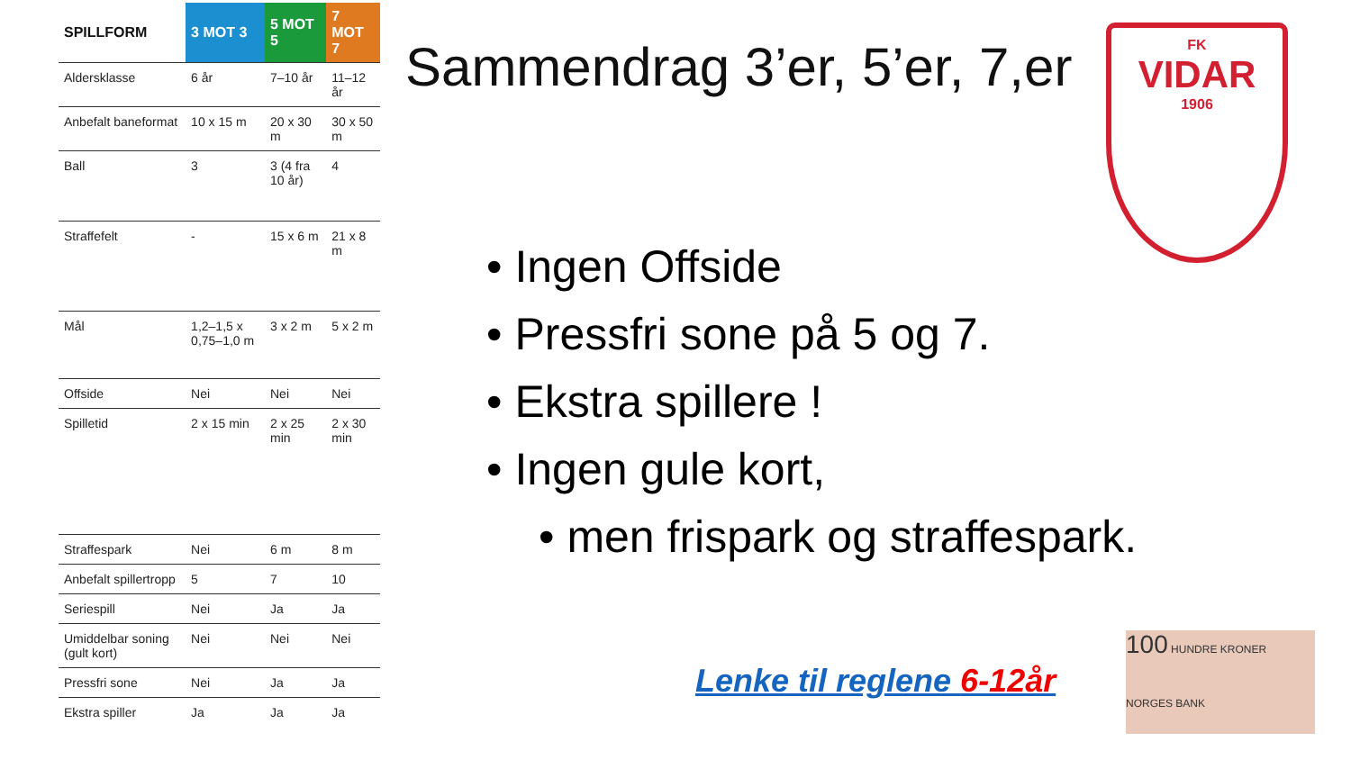| SPILLFORM | 3 MOT 3 | 5 MOT 5 | 7 MOT 7 |
| --- | --- | --- | --- |
| Aldersklasse | 6 år | 7–10 år | 11–12 år |
| Anbefalt baneformat | 10 x 15 m | 20 x 30 m | 30 x 50 m |
| Ball | 3 | 3 (4 fra 10 år) | 4 |
| Straffefelt | - | 15 x 6 m | 21 x 8 m |
| Mål | 1,2–1,5 x 0,75–1,0 m | 3 x 2 m | 5 x 2 m |
| Offside | Nei | Nei | Nei |
| Spilletid | 2 x 15 min | 2 x 25 min | 2 x 30 min |
| Straffespark | Nei | 6 m | 8 m |
| Anbefalt spillertropp | 5 | 7 | 10 |
| Seriespill | Nei | Ja | Ja |
| Umiddelbar soning (gult kort) | Nei | Nei | Nei |
| Pressfri sone | Nei | Ja | Ja |
| Ekstra spiller | Ja | Ja | Ja |
Sammendrag 3’er, 5’er, 7,er
• Ingen Offside
• Pressfri sone på 5 og 7.
• Ekstra spillere !
• Ingen gule kort,
• men frispark og straffespark.
Lenke til reglene 6-12år
FK
VIDAR
1906
100 HUNDRE KRONER
NORGES BANK